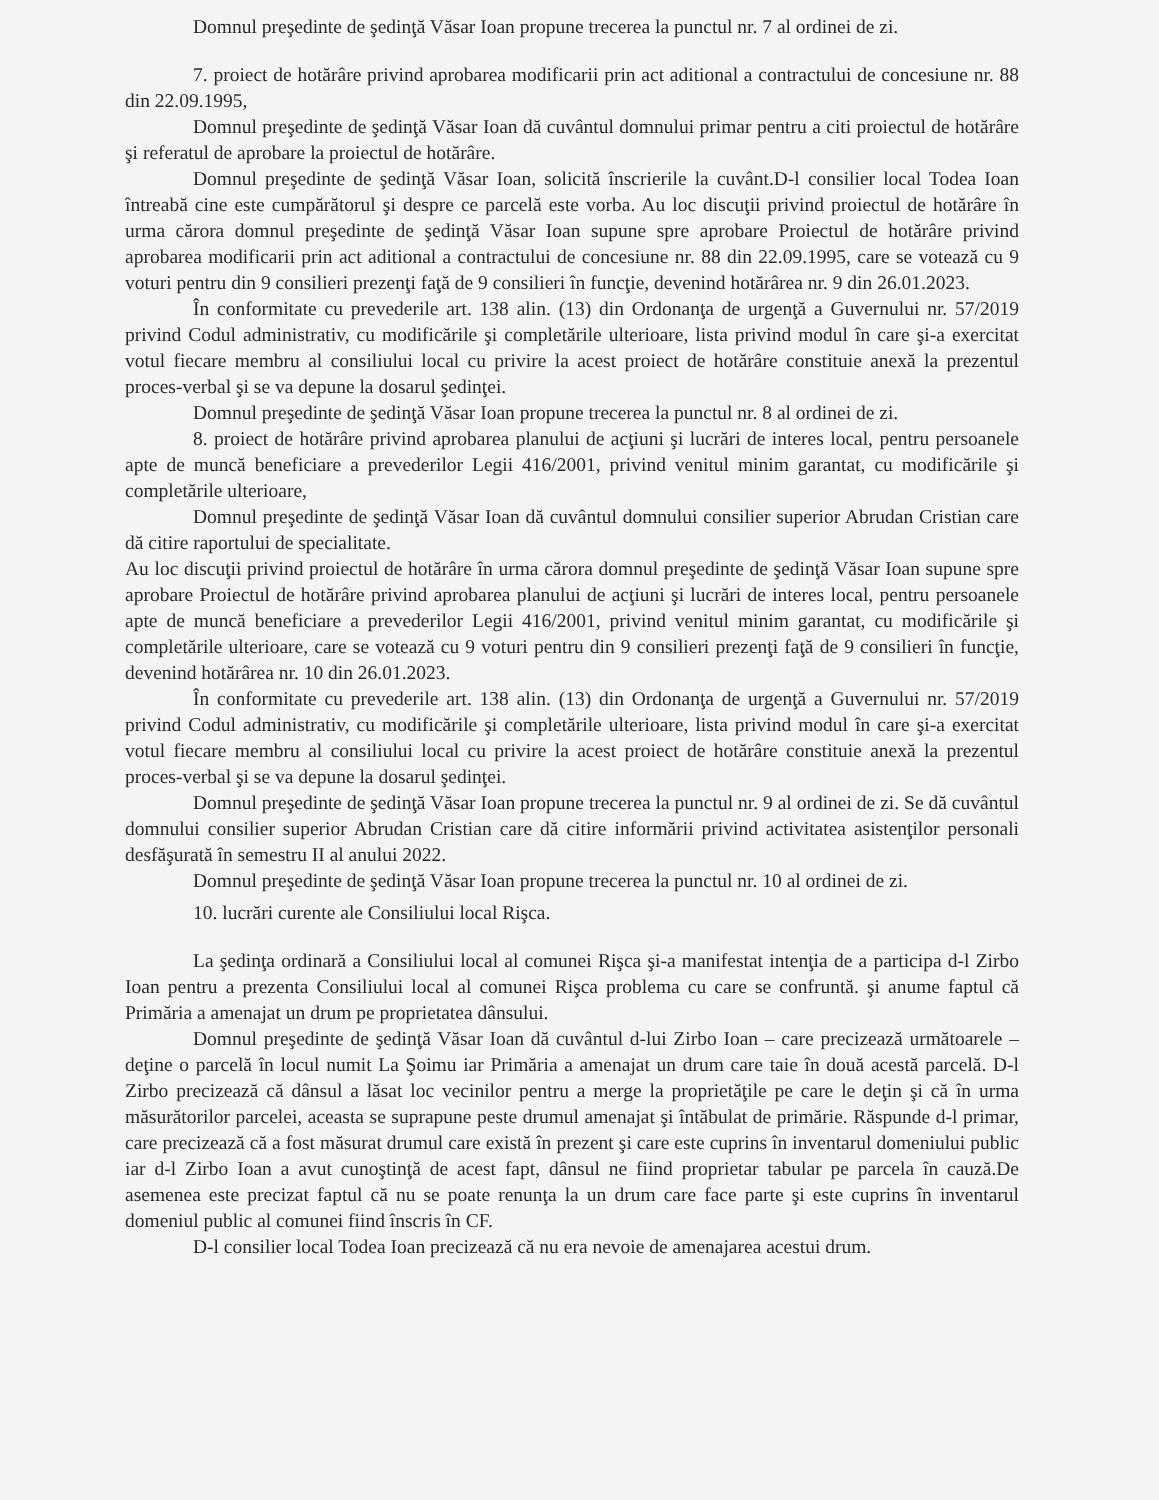Domnul preşedinte de şedinţă Văsar Ioan propune trecerea la punctul nr. 7 al ordinei de zi.
7. proiect de hotărâre privind aprobarea modificarii prin act aditional a contractului de concesiune nr. 88 din 22.09.1995,
Domnul preşedinte de şedinţă Văsar Ioan dă cuvântul domnului primar pentru a citi proiectul de hotărâre şi referatul de aprobare la proiectul de hotărâre.
Domnul preşedinte de şedinţă Văsar Ioan, solicită înscrierile la cuvânt.D-l consilier local Todea Ioan întreabă cine este cumpărătorul şi despre ce parcelă este vorba. Au loc discuţii privind proiectul de hotărâre în urma cărora domnul preşedinte de şedinţă Văsar Ioan supune spre aprobare Proiectul de hotărâre privind aprobarea modificarii prin act aditional a contractului de concesiune nr. 88 din 22.09.1995, care se votează cu 9 voturi pentru din 9 consilieri prezenţi faţă de 9 consilieri în funcţie, devenind hotărârea nr. 9 din 26.01.2023.
În conformitate cu prevederile art. 138 alin. (13) din Ordonanţa de urgenţă a Guvernului nr. 57/2019 privind Codul administrativ, cu modificările şi completările ulterioare, lista privind modul în care şi-a exercitat votul fiecare membru al consiliului local cu privire la acest proiect de hotărâre constituie anexă la prezentul proces-verbal şi se va depune la dosarul şedinţei.
Domnul preşedinte de şedinţă Văsar Ioan propune trecerea la punctul nr. 8 al ordinei de zi.
8. proiect de hotărâre privind aprobarea planului de acţiuni şi lucrări de interes local, pentru persoanele apte de muncă beneficiare a prevederilor Legii 416/2001, privind venitul minim garantat, cu modificările şi completările ulterioare,
Domnul preşedinte de şedinţă Văsar Ioan dă cuvântul domnului consilier superior Abrudan Cristian care dă citire raportului de specialitate.
Au loc discuţii privind proiectul de hotărâre în urma cărora domnul preşedinte de şedinţă Văsar Ioan supune spre aprobare Proiectul de hotărâre privind aprobarea planului de acţiuni şi lucrări de interes local, pentru persoanele apte de muncă beneficiare a prevederilor Legii 416/2001, privind venitul minim garantat, cu modificările şi completările ulterioare, care se votează cu 9 voturi pentru din 9 consilieri prezenţi faţă de 9 consilieri în funcţie, devenind hotărârea nr. 10 din 26.01.2023.
În conformitate cu prevederile art. 138 alin. (13) din Ordonanţa de urgenţă a Guvernului nr. 57/2019 privind Codul administrativ, cu modificările şi completările ulterioare, lista privind modul în care şi-a exercitat votul fiecare membru al consiliului local cu privire la acest proiect de hotărâre constituie anexă la prezentul proces-verbal şi se va depune la dosarul şedinţei.
Domnul preşedinte de şedinţă Văsar Ioan propune trecerea la punctul nr. 9 al ordinei de zi. Se dă cuvântul domnului consilier superior Abrudan Cristian care dă citire informării privind activitatea asistenţilor personali desfăşurată în semestru II al anului 2022.
Domnul preşedinte de şedinţă Văsar Ioan propune trecerea la punctul nr. 10 al ordinei de zi.
10. lucrări curente ale Consiliului local Rişca.
La şedinţa ordinară a Consiliului local al comunei Rişca şi-a manifestat intenţia de a participa d-l Zirbo Ioan pentru a prezenta Consiliului local al comunei Rişca problema cu care se confruntă. şi anume faptul că Primăria a amenajat un drum pe proprietatea dânsului.
Domnul preşedinte de şedinţă Văsar Ioan dă cuvântul d-lui Zirbo Ioan – care precizează următoarele – deţine o parcelă în locul numit La Şoimu iar Primăria a amenajat un drum care taie în două acestă parcelă. D-l Zirbo precizează că dânsul a lăsat loc vecinilor pentru a merge la proprietăţile pe care le deţin şi că în urma măsurătorilor parcelei, aceasta se suprapune peste drumul amenajat şi întăbulat de primărie. Răspunde d-l primar, care precizează că a fost măsurat drumul care există în prezent şi care este cuprins în inventarul domeniului public iar d-l Zirbo Ioan a avut cunoştinţă de acest fapt, dânsul ne fiind proprietar tabular pe parcela în cauză.De asemenea este precizat faptul că nu se poate renunţa la un drum care face parte şi este cuprins în inventarul domeniul public al comunei fiind înscris în CF.
D-l consilier local Todea Ioan precizează că nu era nevoie de amenajarea acestui drum.